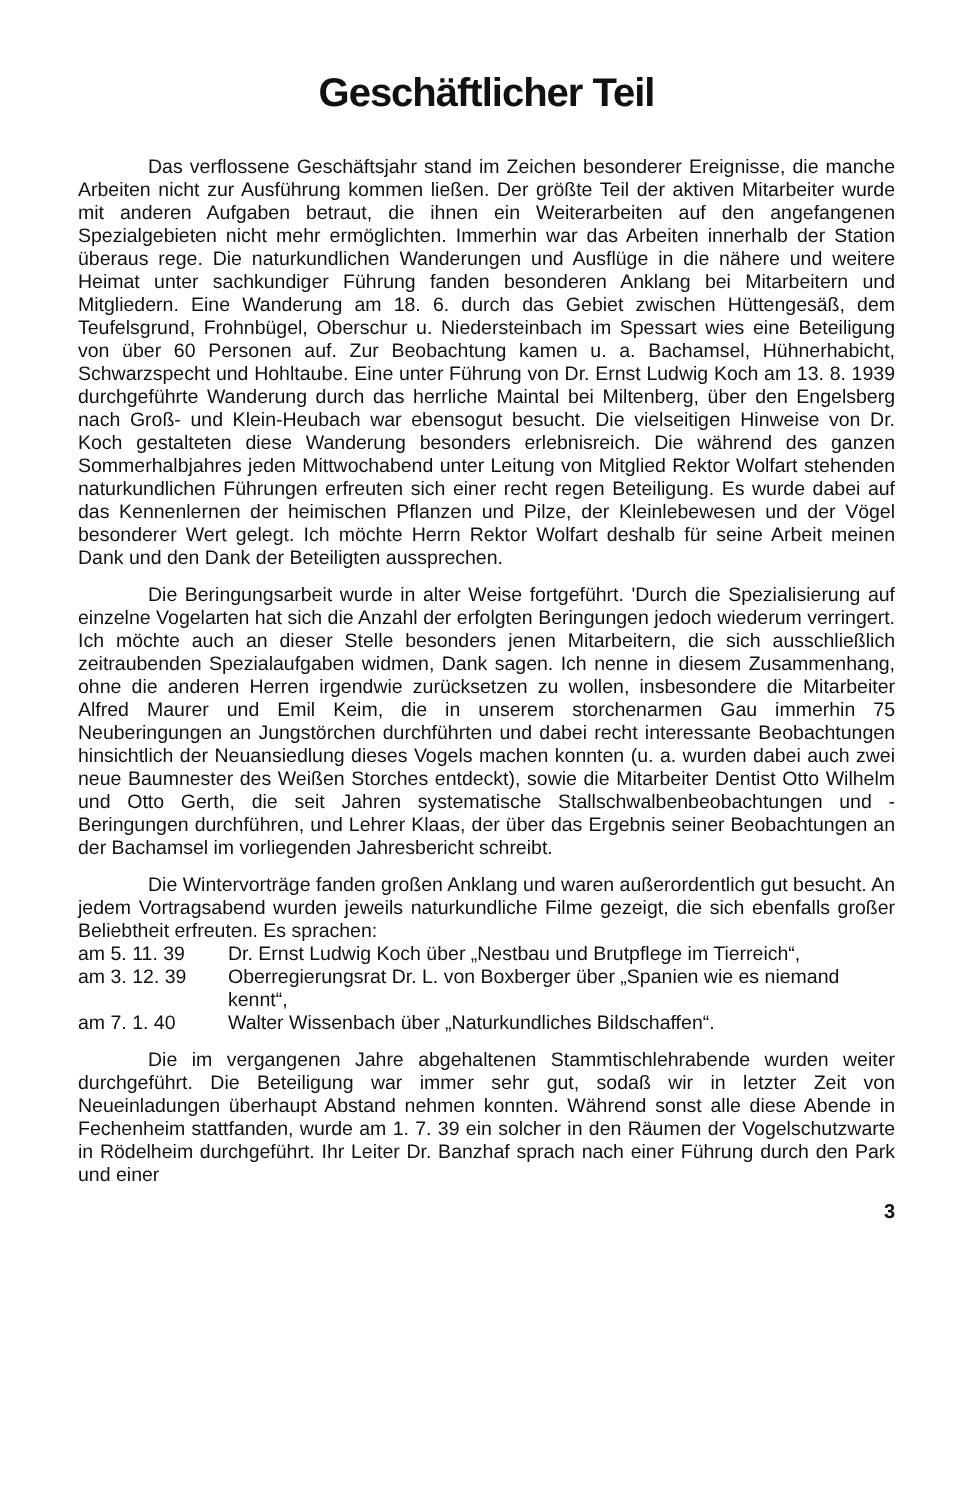Geschäftlicher Teil
Das verflossene Geschäftsjahr stand im Zeichen besonderer Ereignisse, die manche Arbeiten nicht zur Ausführung kommen ließen. Der größte Teil der aktiven Mitarbeiter wurde mit anderen Aufgaben betraut, die ihnen ein Weiterarbeiten auf den angefangenen Spezialgebieten nicht mehr ermöglichten. Immerhin war das Arbeiten innerhalb der Station überaus rege. Die naturkundlichen Wanderungen und Ausflüge in die nähere und weitere Heimat unter sachkundiger Führung fanden besonderen Anklang bei Mitarbeitern und Mitgliedern. Eine Wanderung am 18. 6. durch das Gebiet zwischen Hüttengesäß, dem Teufelsgrund, Frohnbügel, Oberschur u. Niedersteinbach im Spessart wies eine Beteiligung von über 60 Personen auf. Zur Beobachtung kamen u. a. Bachamsel, Hühnerhabicht, Schwarzspecht und Hohltaube. Eine unter Führung von Dr. Ernst Ludwig Koch am 13. 8. 1939 durchgeführte Wanderung durch das herrliche Maintal bei Miltenberg, über den Engelsberg nach Groß- und Klein-Heubach war ebensogut besucht. Die vielseitigen Hinweise von Dr. Koch gestalteten diese Wanderung besonders erlebnisreich. Die während des ganzen Sommerhalbjahres jeden Mittwochabend unter Leitung von Mitglied Rektor Wolfart stehenden naturkundlichen Führungen erfreuten sich einer recht regen Beteiligung. Es wurde dabei auf das Kennenlernen der heimischen Pflanzen und Pilze, der Kleinlebewesen und der Vögel besonderer Wert gelegt. Ich möchte Herrn Rektor Wolfart deshalb für seine Arbeit meinen Dank und den Dank der Beteiligten aussprechen.
Die Beringungsarbeit wurde in alter Weise fortgeführt. 'Durch die Spezialisierung auf einzelne Vogelarten hat sich die Anzahl der erfolgten Beringungen jedoch wiederum verringert. Ich möchte auch an dieser Stelle besonders jenen Mitarbeitern, die sich ausschließlich zeitraubenden Spezialaufgaben widmen, Dank sagen. Ich nenne in diesem Zusammenhang, ohne die anderen Herren irgendwie zurücksetzen zu wollen, insbesondere die Mitarbeiter Alfred Maurer und Emil Keim, die in unserem storchenarmen Gau immerhin 75 Neuberingungen an Jungstörchen durchführten und dabei recht interessante Beobachtungen hinsichtlich der Neuansiedlung dieses Vogels machen konnten (u. a. wurden dabei auch zwei neue Baumnester des Weißen Storches entdeckt), sowie die Mitarbeiter Dentist Otto Wilhelm und Otto Gerth, die seit Jahren systematische Stallschwalbenbeobachtungen und -Beringungen durchführen, und Lehrer Klaas, der über das Ergebnis seiner Beobachtungen an der Bachamsel im vorliegenden Jahresbericht schreibt.
Die Wintervorträge fanden großen Anklang und waren außerordentlich gut besucht. An jedem Vortragsabend wurden jeweils naturkundliche Filme gezeigt, die sich ebenfalls großer Beliebtheit erfreuten. Es sprachen:
am 5. 11. 39 Dr. Ernst Ludwig Koch über „Nestbau und Brutpflege im Tierreich“,
am 3. 12. 39 Oberregierungsrat Dr. L. von Boxberger über „Spanien wie es niemand kennt“,
am 7. 1. 40 Walter Wissenbach über „Naturkundliches Bildschaffen“.
Die im vergangenen Jahre abgehaltenen Stammtischlehrabende wurden weiter durchgeführt. Die Beteiligung war immer sehr gut, sodaß wir in letzter Zeit von Neueinladungen überhaupt Abstand nehmen konnten. Während sonst alle diese Abende in Fechenheim stattfanden, wurde am 1. 7. 39 ein solcher in den Räumen der Vogelschutzwarte in Rödelheim durchgeführt. Ihr Leiter Dr. Banzhaf sprach nach einer Führung durch den Park und einer
3